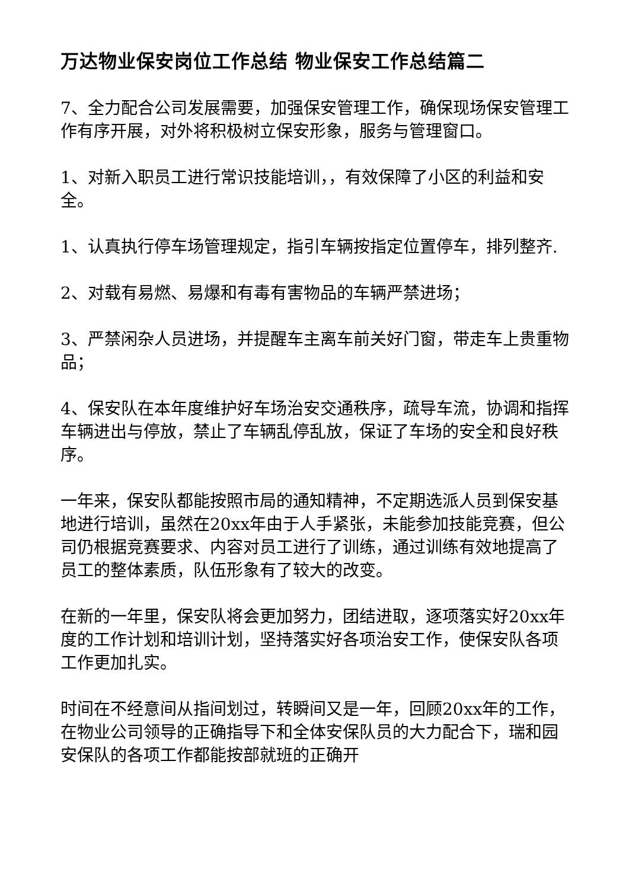万达物业保安岗位工作总结 物业保安工作总结篇二
7、全力配合公司发展需要，加强保安管理工作，确保现场保安管理工作有序开展，对外将积极树立保安形象，服务与管理窗口。
1、对新入职员工进行常识技能培训，，有效保障了小区的利益和安全。
1、认真执行停车场管理规定，指引车辆按指定位置停车，排列整齐.
2、对载有易燃、易爆和有毒有害物品的车辆严禁进场；
3、严禁闲杂人员进场，并提醒车主离车前关好门窗，带走车上贵重物品；
4、保安队在本年度维护好车场治安交通秩序，疏导车流，协调和指挥车辆进出与停放，禁止了车辆乱停乱放，保证了车场的安全和良好秩序。
一年来，保安队都能按照市局的通知精神，不定期选派人员到保安基地进行培训，虽然在20xx年由于人手紧张，未能参加技能竞赛，但公司仍根据竞赛要求、内容对员工进行了训练，通过训练有效地提高了员工的整体素质，队伍形象有了较大的改变。
在新的一年里，保安队将会更加努力，团结进取，逐项落实好20xx年度的工作计划和培训计划，坚持落实好各项治安工作，使保安队各项工作更加扎实。
时间在不经意间从指间划过，转瞬间又是一年，回顾20xx年的工作，在物业公司领导的正确指导下和全体安保队员的大力配合下，瑞和园安保队的各项工作都能按部就班的正确开